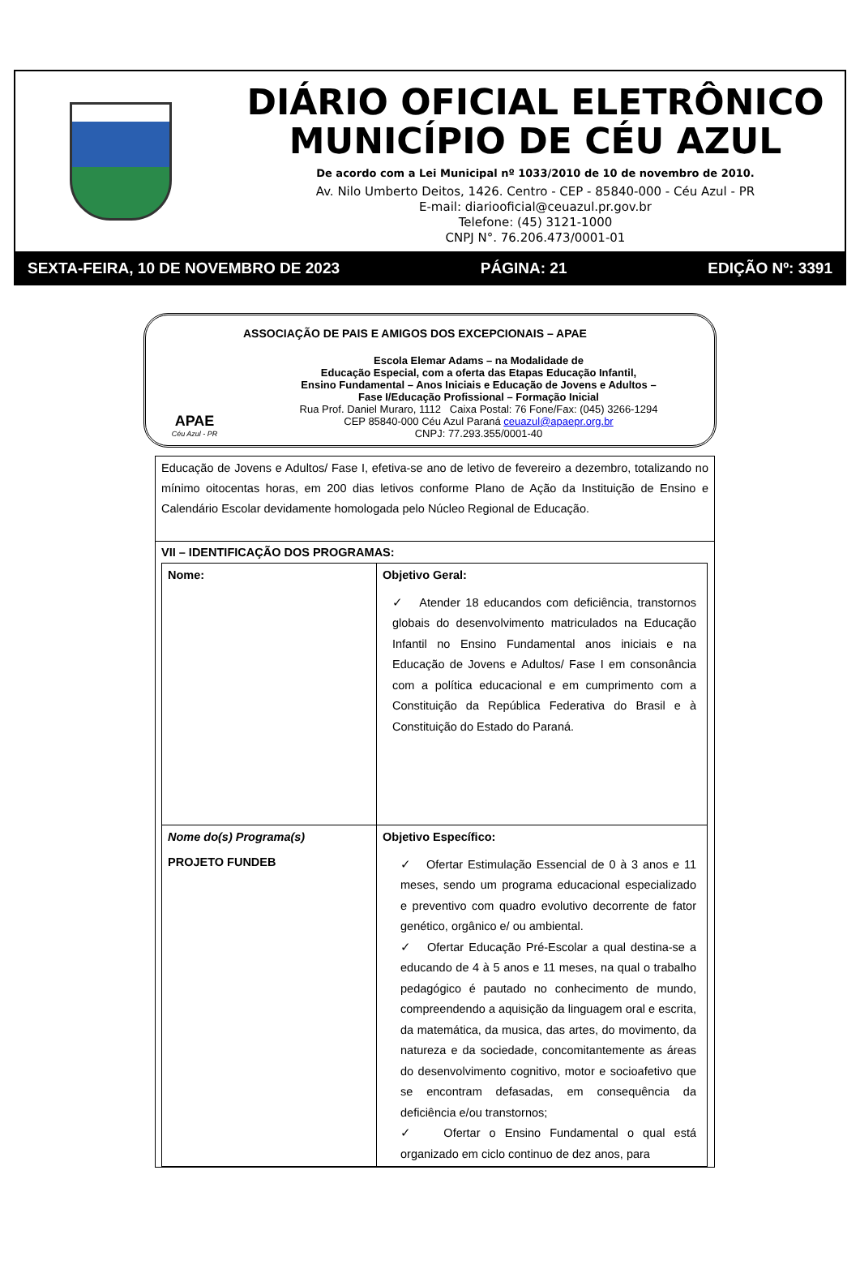DIÁRIO OFICIAL ELETRÔNICO
MUNICÍPIO DE CÉU AZUL
De acordo com a Lei Municipal nº 1033/2010 de 10 de novembro de 2010.
Av. Nilo Umberto Deitos, 1426. Centro - CEP - 85840-000 - Céu Azul - PR
E-mail: diariooficial@ceuazul.pr.gov.br
Telefone: (45) 3121-1000
CNPJ N°. 76.206.473/0001-01
SEXTA-FEIRA, 10 DE NOVEMBRO DE 2023 PÁGINA: 21 EDIÇÃO Nº: 3391
APAE
Céu Azul - PR
ASSOCIAÇÃO DE PAIS E AMIGOS DOS EXCEPCIONAIS – APAE
Escola Elemar Adams – na Modalidade de
Educação Especial, com a oferta das Etapas Educação Infantil,
Ensino Fundamental – Anos Iniciais e Educação de Jovens e Adultos –
Fase I/Educação Profissional – Formação Inicial
Rua Prof. Daniel Muraro, 1112 Caixa Postal: 76 Fone/Fax: (045) 3266-1294
CEP 85840-000 Céu Azul Paraná ceuazul@apaepr.org.br
CNPJ: 77.293.355/0001-40
Educação de Jovens e Adultos/ Fase I, efetiva-se ano de letivo de fevereiro a dezembro, totalizando no mínimo oitocentas horas, em 200 dias letivos conforme Plano de Ação da Instituição de Ensino e Calendário Escolar devidamente homologada pelo Núcleo Regional de Educação.
VII – IDENTIFICAÇÃO DOS PROGRAMAS:
| Nome: | Objetivo Geral: ✓ Atender 18 educandos com deficiência, transtornos globais do desenvolvimento matriculados na Educação Infantil no Ensino Fundamental anos iniciais e na Educação de Jovens e Adultos/ Fase I em consonância com a política educacional e em cumprimento com a Constituição da República Federativa do Brasil e à Constituição do Estado do Paraná. |
| Nome do(s) Programa(s) PROJETO FUNDEB | Objetivo Específico: ✓ Ofertar Estimulação Essencial de 0 à 3 anos e 11 meses, sendo um programa educacional especializado e preventivo com quadro evolutivo decorrente de fator genético, orgânico e/ ou ambiental. ✓ Ofertar Educação Pré-Escolar a qual destina-se a educando de 4 à 5 anos e 11 meses, na qual o trabalho pedagógico é pautado no conhecimento de mundo, compreendendo a aquisição da linguagem oral e escrita, da matemática, da musica, das artes, do movimento, da natureza e da sociedade, concomitantemente as áreas do desenvolvimento cognitivo, motor e socioafetivo que se encontram defasadas, em consequência da deficiência e/ou transtornos; ✓ Ofertar o Ensino Fundamental o qual está organizado em ciclo continuo de dez anos, para |